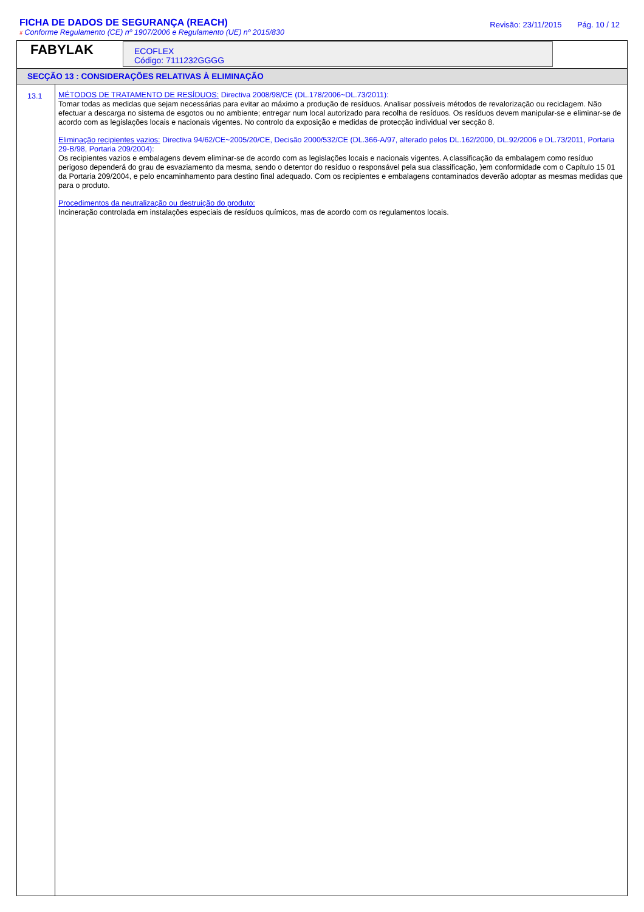FICHA DE DADOS DE SEGURANÇA (REACH)
# Conforme Regulamento (CE) nº 1907/2006 e Regulamento (UE) nº 2015/830
Revisão: 23/11/2015 Pág. 10 / 12
FABYLAK
ECOFLEX
Código: 7111232GGGG
SECÇÃO 13 : CONSIDERAÇÕES RELATIVAS À ELIMINAÇÃO
13.1
MÉTODOS DE TRATAMENTO DE RESÍDUOS: Directiva 2008/98/CE (DL.178/2006~DL.73/2011):
Tomar todas as medidas que sejam necessárias para evitar ao máximo a produção de resíduos. Analisar possíveis métodos de revalorização ou reciclagem. Não efectuar a descarga no sistema de esgotos ou no ambiente; entregar num local autorizado para recolha de resíduos. Os resíduos devem manipular-se e eliminar-se de acordo com as legislações locais e nacionais vigentes. No controlo da exposição e medidas de protecção individual ver secção 8.
Eliminação recipientes vazios: Directiva 94/62/CE~2005/20/CE, Decisão 2000/532/CE (DL.366-A/97, alterado pelos DL.162/2000, DL.92/2006 e DL.73/2011, Portaria 29-B/98, Portaria 209/2004):
Os recipientes vazios e embalagens devem eliminar-se de acordo com as legislações locais e nacionais vigentes. A classificação da embalagem como resíduo perigoso dependerá do grau de esvaziamento da mesma, sendo o detentor do resíduo o responsável pela sua classificação, )em conformidade com o Capítulo 15 01 da Portaria 209/2004, e pelo encaminhamento para destino final adequado. Com os recipientes e embalagens contaminados deverão adoptar as mesmas medidas que para o produto.
Procedimentos da neutralização ou destruição do produto:
Incineração controlada em instalações especiais de resíduos químicos, mas de acordo com os regulamentos locais.